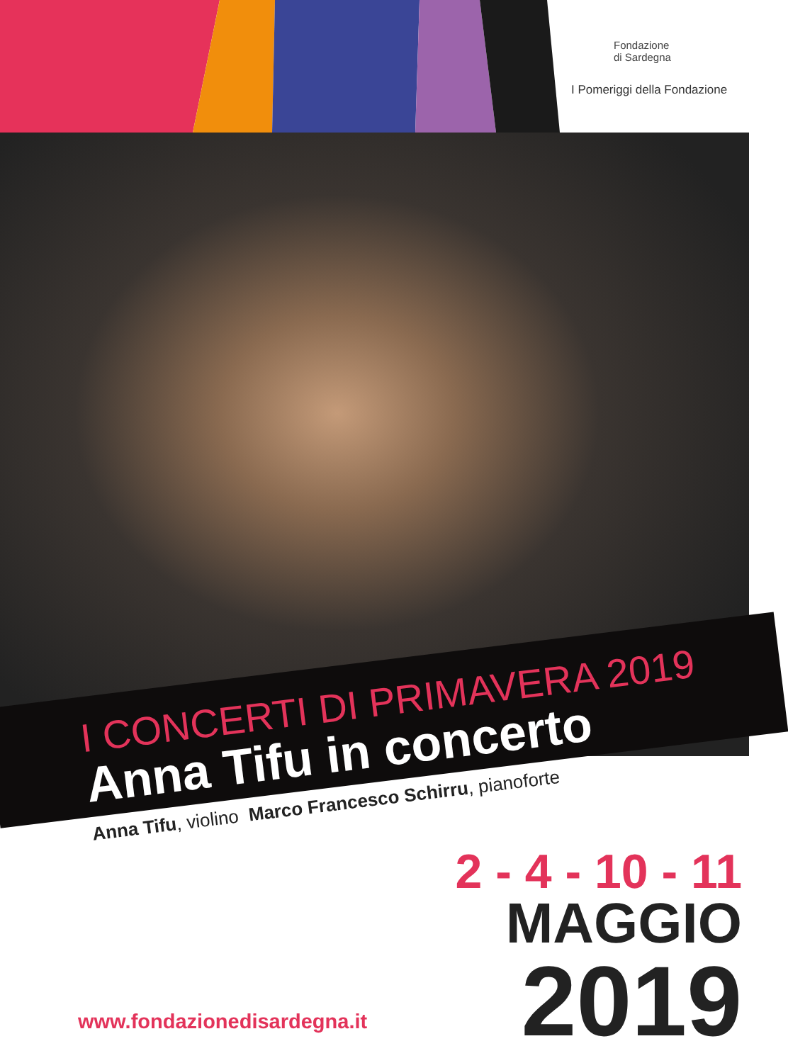Fondazione
di Sardegna
I Pomeriggi della Fondazione
I CONCERTI DI PRIMAVERA 2019
Anna Tifu in concerto
Anna Tifu, violino Marco Francesco Schirru, pianoforte
2 - 4 - 10 - 11
MAGGIO
2019
www.fondazionedisardegna.it